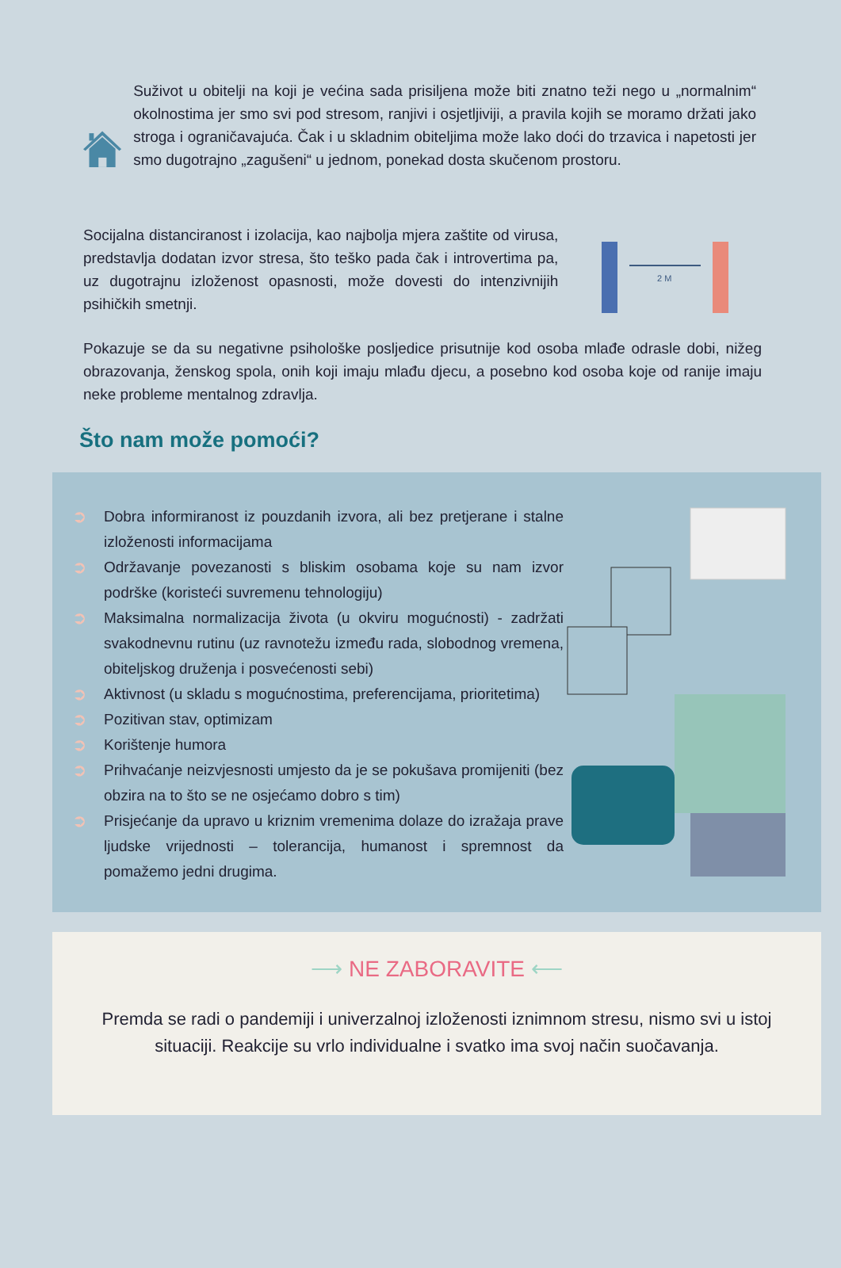Suživot u obitelji na koji je većina sada prisiljena može biti znatno teži nego u „normalnim“ okolnostima jer smo svi pod stresom, ranjivi i osjetljiviji, a pravila kojih se moramo držati jako stroga i ograničavajuća. Čak i u skladnim obiteljima može lako doći do trzavica i napetosti jer smo dugotrajno „zagušeni“ u jednom, ponekad dosta skučenom prostoru.
Socijalna distanciranost i izolacija, kao najbolja mjera zaštite od virusa, predstavlja dodatan izvor stresa, što teško pada čak i introvertima pa, uz dugotrajnu izloženost opasnosti, može dovesti do intenzivnijih psihičkih smetnji.
2 M
Pokazuje se da su negativne psihološke posljedice prisutnije kod osoba mlađe odrasle dobi, nižeg obrazovanja, ženskog spola, onih koji imaju mlađu djecu, a posebno kod osoba koje od ranije imaju neke probleme mentalnog zdravlja.
Što nam može pomoći?
➲ Dobra informiranost iz pouzdanih izvora, ali bez pretjerane i stalne izloženosti informacijama
➲ Održavanje povezanosti s bliskim osobama koje su nam izvor podrške (koristeći suvremenu tehnologiju)
➲ Maksimalna normalizacija života (u okviru mogućnosti) - zadržati svakodnevnu rutinu (uz ravnotežu između rada, slobodnog vremena, obiteljskog druženja i posvećenosti sebi)
➲ Aktivnost (u skladu s mogućnostima, preferencijama, prioritetima)
➲ Pozitivan stav, optimizam
➲ Korištenje humora
➲ Prihvaćanje neizvjesnosti umjesto da je se pokušava promijeniti (bez obzira na to što se ne osjećamo dobro s tim)
➲ Prisjećanje da upravo u kriznim vremenima dolaze do izražaja prave ljudske vrijednosti – tolerancija, humanost i spremnost da pomažemo jedni drugima.
⟶ NE ZABORAVITE ⟵
Premda se radi o pandemiji i univerzalnoj izloženosti iznimnom stresu, nismo svi u istoj situaciji. Reakcije su vrlo individualne i svatko ima svoj način suočavanja.